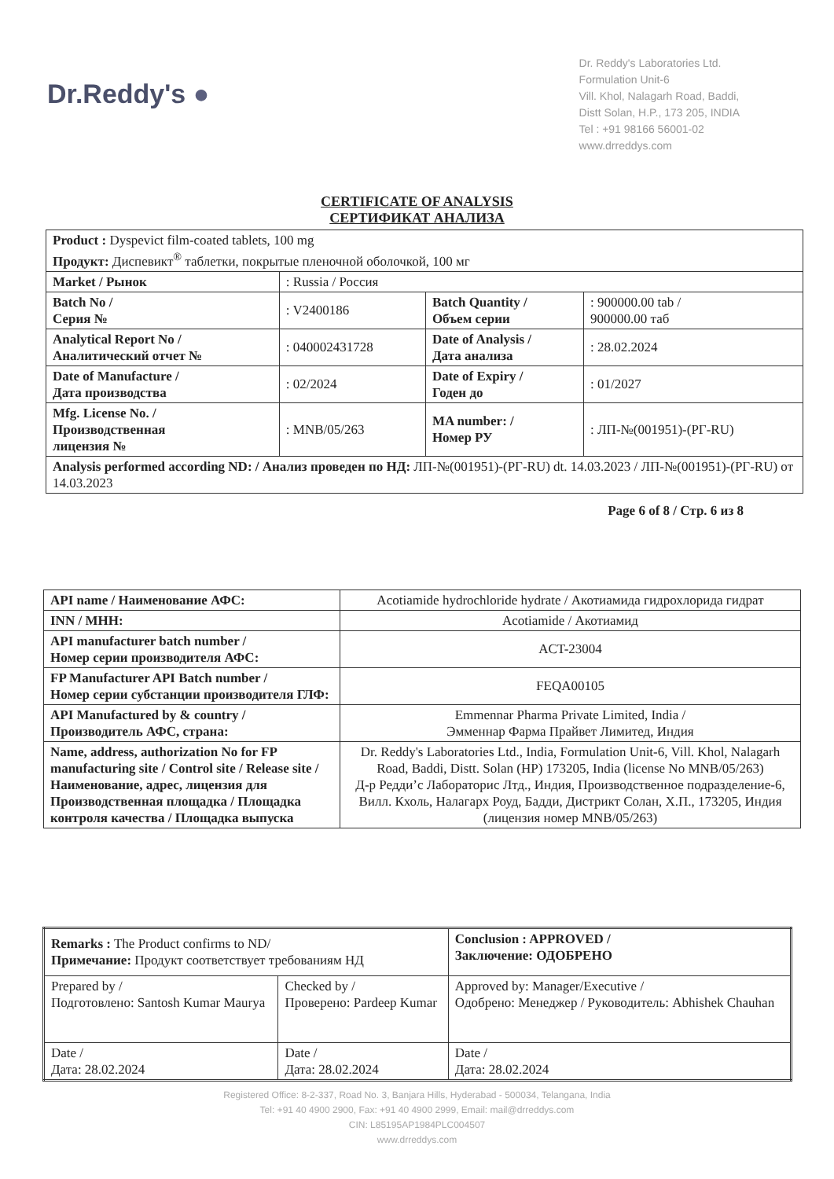Dr.Reddy's ●
Dr. Reddy's Laboratories Ltd.
Formulation Unit-6
Vill. Khol, Nalagarh Road, Baddi,
Distt Solan, H.P., 173 205, INDIA
Tel : +91 98166 56001-02
www.drreddys.com
CERTIFICATE OF ANALYSIS
СЕРТИФИКАТ АНАЛИЗА
| Product : Dyspevict film-coated tablets, 100 mg Продукт: Диспевикт<sup>®</sup> таблетки, покрытые пленочной оболочкой, 100 мг | | | |
| Market / Рынок | : Russia / Россия | | |
| Batch No / Серия № | : V2400186 | Batch Quantity / Объем серии | : 900000.00 tab / 900000.00 таб |
| Analytical Report No / Аналитический отчет № | : 040002431728 | Date of Analysis / Дата анализа | : 28.02.2024 |
| Date of Manufacture / Дата производства | : 02/2024 | Date of Expiry / Годен до | : 01/2027 |
| Mfg. License No. / Производственная лицензия № | : MNB/05/263 | MA number: / Номер РУ | : ЛП-№(001951)-(РГ-RU) |
| Analysis performed according ND: / Анализ проведен по НД: ЛП-№(001951)-(РГ-RU) dt. 14.03.2023 / ЛП-№(001951)-(РГ-RU) от 14.03.2023 | | | |
Page 6 of 8 / Стр. 6 из 8
| API name / Наименование АФС: | Acotiamide hydrochloride hydrate / Акотиамида гидрохлорида гидрат |
| INN / МНН: | Acotiamide / Акотиамид |
| API manufacturer batch number / Номер серии производителя АФС: | ACT-23004 |
| FP Manufacturer API Batch number / Номер серии субстанции производителя ГЛФ: | FEQA00105 |
| API Manufactured by & country / Производитель АФС, страна: | Emmennar Pharma Private Limited, India / Эмменнар Фарма Прайвет Лимитед, Индия |
| Name, address, authorization No for FP manufacturing site / Control site / Release site / Наименование, адрес, лицензия для Производственная площадка / Площадка контроля качества / Площадка выпуска | Dr. Reddy's Laboratories Ltd., India, Formulation Unit-6, Vill. Khol, Nalagarh Road, Baddi, Distt. Solan (HP) 173205, India (license No MNB/05/263) Д-р Редди’с Лабораторис Лтд., Индия, Производственное подразделение-6, Вилл. Кхоль, Налагарх Роуд, Бадди, Дистрикт Солан, Х.П., 173205, Индия (лицензия номер MNB/05/263) |
| Remarks : The Product confirms to ND/ Примечание: Продукт соответствует требованиям НД | | Conclusion : APPROVED / Заключение: ОДОБРЕНО |
| Prepared by / Подготовлено: Santosh Kumar Maurya | Checked by / Проверено: Pardeep Kumar | Approved by: Manager/Executive / Одобрено: Менеджер / Руководитель: Abhishek Chauhan |
| Date / Дата: 28.02.2024 | Date / Дата: 28.02.2024 | Date / Дата: 28.02.2024 |
Registered Office: 8-2-337, Road No. 3, Banjara Hills, Hyderabad - 500034, Telangana, India
Tel: +91 40 4900 2900, Fax: +91 40 4900 2999, Email: mail@drreddys.com
CIN: L85195AP1984PLC004507
www.drreddys.com